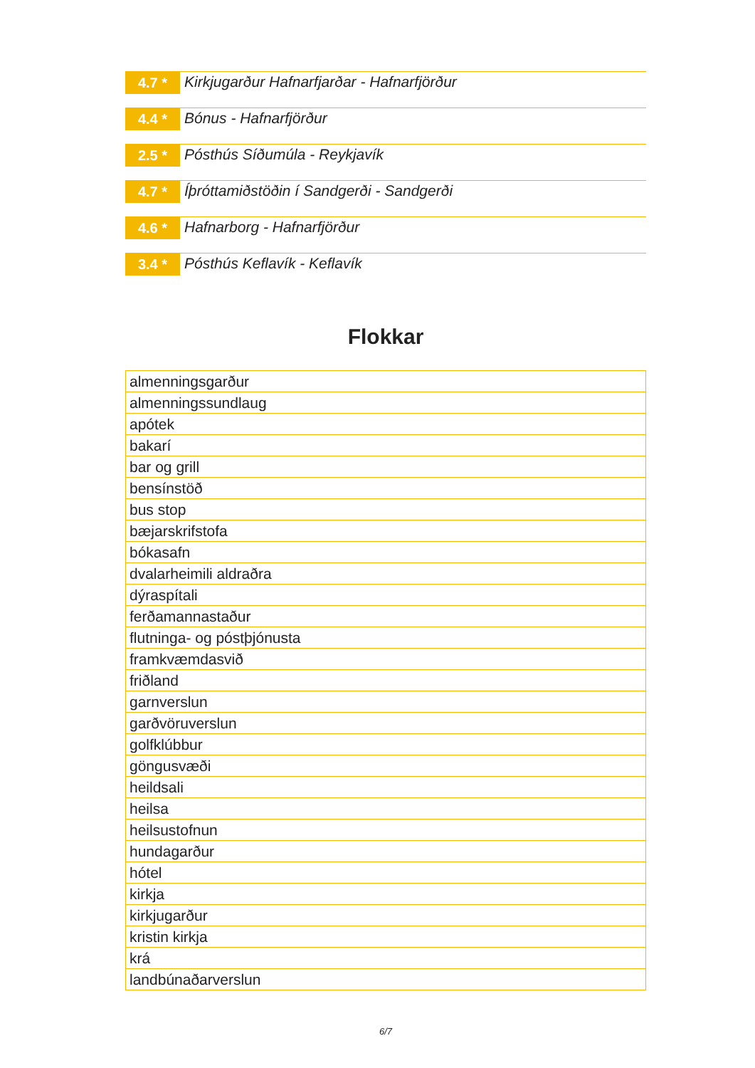4.7 *
Kirkjugarður Hafnarfjarðar - Hafnarfjörður
4.4 *
Bónus - Hafnarfjörður
2.5 *
Pósthús Síðumúla - Reykjavík
4.7 *
Íþróttamiðstöðin í Sandgerði - Sandgerði
4.6 *
Hafnarborg - Hafnarfjörður
3.4 *
Pósthús Keflavík - Keflavík
Flokkar
| almenningsgarður |
| almenningssundlaug |
| apótek |
| bakarí |
| bar og grill |
| bensínstöð |
| bus stop |
| bæjarskrifstofa |
| bókasafn |
| dvalarheimili aldraðra |
| dýraspítali |
| ferðamannastaður |
| flutninga- og póstþjónusta |
| framkvæmdasvið |
| friðland |
| garnverslun |
| garðvöruverslun |
| golfklúbbur |
| göngusvæði |
| heildsali |
| heilsa |
| heilsustofnun |
| hundagarður |
| hótel |
| kirkja |
| kirkjugarður |
| kristin kirkja |
| krá |
| landbúnaðarverslun |
6/7